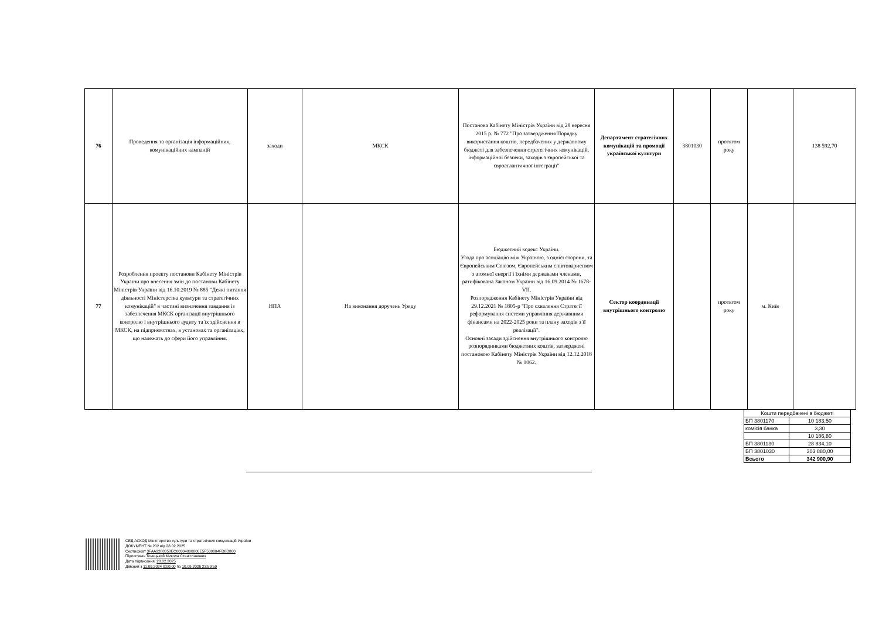| 76 | Проведення та організація інформаційних, комунікаційних кампаній | заходи | МКСК | Постанова Кабінету Міністрів України від 28 вересня 2015 р. № 772 "Про затвердження Порядку використання коштів, передбачених у державному бюджеті для забезпечення стратегічних комунікацій, інформаційної безпеки, заходів з європейської та євроатлантичної інтеграції" | Департамент стратегічних комунікацій та промоції української культури | 3801030 | протягом року | | 138 592,70 |
| 77 | Розроблення проекту постанови Кабінету Міністрів України про внесення змін до постанови Кабінету Міністрів України від 16.10.2019 № 885 "Деякі питання діяльності Міністерства культури та стратегічних комунікацій" в частині визначення завдання із забезпечення МКСК організації внутрішнього контролю і внутрішнього аудиту та їх здійснення в МКСК, на підприємствах, в установах та організаціях, що належать до сфери його управління. | НПА | На виконання доручень Уряду | Бюджетний кодекс України. Угода про асоціацію між Україною, з однієї сторони, та Європейським Союзом, Європейським співтовариством з атомної енергії і їхніми державами членами, ратифікована Законом України від 16.09.2014 № 1678-VII. Розпорядження Кабінету Міністрів України від 29.12.2021 № 1805-р "Про схвалення Стратегії реформування системи управління державними фінансами на 2022-2025 роки та плану заходів з її реалізації". Основні засади здійснення внутрішнього контролю розпорядниками бюджетних коштів, затверджені постановою Кабінету Міністрів України від 12.12.2018 № 1062. | Сектор координації внутрішнього контролю | | протягом року | м. Київ | |
| Кошти передбачені в бюджеті | |
| БП 3801170 | 10 183,50 |
| комісія банка | 3,30 |
| | 10 186,80 |
| БП 3801130 | 28 834,10 |
| БП 3801030 | 303 880,00 |
| Всього | 342 900,90 |
СЕД АСКОД Міністерство культури та стратегічних комунікацій України
ДОКУМЕНТ № 202 від 28.02.2025
Сертифікат 3FAA9288358EC00304000000E5F539004FD8D800
Підписувач Точицький Микола Станіславович
Дата підписання: 28.02.2025
Дійсний з 11.09.2024 0:00:00 по 10.09.2026 23:59:59